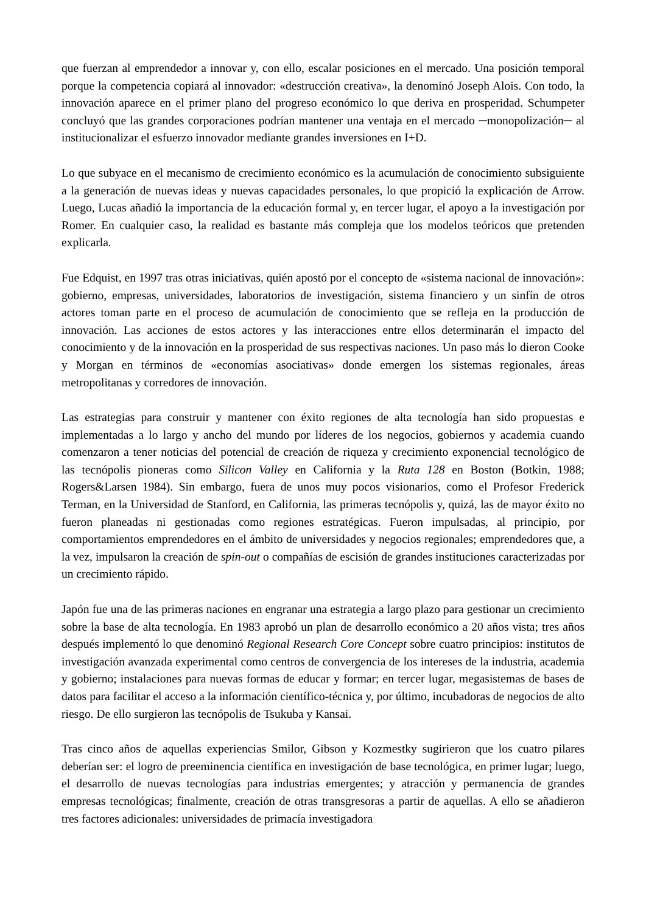que fuerzan al emprendedor a innovar y, con ello, escalar posiciones en el mercado. Una posición temporal porque la competencia copiará al innovador: «destrucción creativa», la denominó Joseph Alois. Con todo, la innovación aparece en el primer plano del progreso económico lo que deriva en prosperidad. Schumpeter concluyó que las grandes corporaciones podrían mantener una ventaja en el mercado ─monopolización─ al institucionalizar el esfuerzo innovador mediante grandes inversiones en I+D.
Lo que subyace en el mecanismo de crecimiento económico es la acumulación de conocimiento subsiguiente a la generación de nuevas ideas y nuevas capacidades personales, lo que propició la explicación de Arrow. Luego, Lucas añadió la importancia de la educación formal y, en tercer lugar, el apoyo a la investigación por Romer. En cualquier caso, la realidad es bastante más compleja que los modelos teóricos que pretenden explicarla.
Fue Edquist, en 1997 tras otras iniciativas, quién apostó por el concepto de «sistema nacional de innovación»: gobierno, empresas, universidades, laboratorios de investigación, sistema financiero y un sinfín de otros actores toman parte en el proceso de acumulación de conocimiento que se refleja en la producción de innovación. Las acciones de estos actores y las interacciones entre ellos determinarán el impacto del conocimiento y de la innovación en la prosperidad de sus respectivas naciones. Un paso más lo dieron Cooke y Morgan en términos de «economías asociativas» donde emergen los sistemas regionales, áreas metropolitanas y corredores de innovación.
Las estrategias para construir y mantener con éxito regiones de alta tecnología han sido propuestas e implementadas a lo largo y ancho del mundo por líderes de los negocios, gobiernos y academia cuando comenzaron a tener noticias del potencial de creación de riqueza y crecimiento exponencial tecnológico de las tecnópolis pioneras como Silicon Valley en California y la Ruta 128 en Boston (Botkin, 1988; Rogers&Larsen 1984). Sin embargo, fuera de unos muy pocos visionarios, como el Profesor Frederick Terman, en la Universidad de Stanford, en California, las primeras tecnópolis y, quizá, las de mayor éxito no fueron planeadas ni gestionadas como regiones estratégicas. Fueron impulsadas, al principio, por comportamientos emprendedores en el ámbito de universidades y negocios regionales; emprendedores que, a la vez, impulsaron la creación de spin-out o compañías de escisión de grandes instituciones caracterizadas por un crecimiento rápido.
Japón fue una de las primeras naciones en engranar una estrategia a largo plazo para gestionar un crecimiento sobre la base de alta tecnología. En 1983 aprobó un plan de desarrollo económico a 20 años vista; tres años después implementó lo que denominó Regional Research Core Concept sobre cuatro principios: institutos de investigación avanzada experimental como centros de convergencia de los intereses de la industria, academia y gobierno; instalaciones para nuevas formas de educar y formar; en tercer lugar, megasistemas de bases de datos para facilitar el acceso a la información científico-técnica y, por último, incubadoras de negocios de alto riesgo. De ello surgieron las tecnópolis de Tsukuba y Kansai.
Tras cinco años de aquellas experiencias Smilor, Gibson y Kozmestky sugirieron que los cuatro pilares deberían ser: el logro de preeminencia científica en investigación de base tecnológica, en primer lugar; luego, el desarrollo de nuevas tecnologías para industrias emergentes; y atracción y permanencia de grandes empresas tecnológicas; finalmente, creación de otras transgresoras a partir de aquellas. A ello se añadieron tres factores adicionales: universidades de primacía investigadora